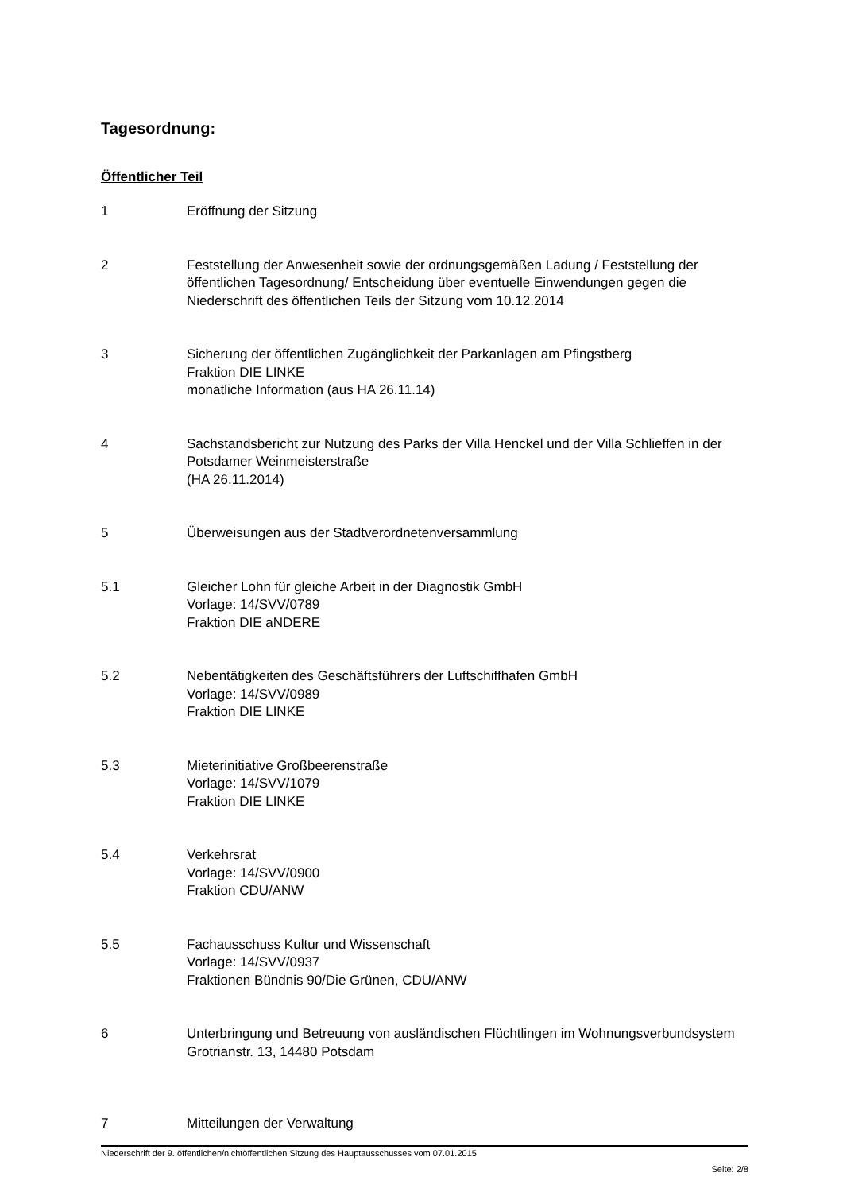Tagesordnung:
Öffentlicher Teil
1 Eröffnung der Sitzung
2 Feststellung der Anwesenheit sowie der ordnungsgemäßen Ladung / Feststellung der öffentlichen Tagesordnung/ Entscheidung über eventuelle Einwendungen gegen die Niederschrift des öffentlichen Teils der Sitzung vom 10.12.2014
3 Sicherung der öffentlichen Zugänglichkeit der Parkanlagen am Pfingstberg
Fraktion DIE LINKE
monatliche Information (aus HA 26.11.14)
4 Sachstandsbericht zur Nutzung des Parks der Villa Henckel und der Villa Schlieffen in der Potsdamer Weinmeisterstraße
(HA 26.11.2014)
5 Überweisungen aus der Stadtverordnetenversammlung
5.1 Gleicher Lohn für gleiche Arbeit in der Diagnostik GmbH
Vorlage: 14/SVV/0789
Fraktion DIE aNDERE
5.2 Nebentätigkeiten des Geschäftsführers der Luftschiffhafen GmbH
Vorlage: 14/SVV/0989
Fraktion DIE LINKE
5.3 Mieterinitiative Großbeerenstraße
Vorlage: 14/SVV/1079
Fraktion DIE LINKE
5.4 Verkehrsrat
Vorlage: 14/SVV/0900
Fraktion CDU/ANW
5.5 Fachausschuss Kultur und Wissenschaft
Vorlage: 14/SVV/0937
Fraktionen Bündnis 90/Die Grünen, CDU/ANW
6 Unterbringung und Betreuung von ausländischen Flüchtlingen im Wohnungsverbundsystem Grotrianstr. 13, 14480 Potsdam
7 Mitteilungen der Verwaltung
Niederschrift der 9. öffentlichen/nichtöffentlichen Sitzung des Hauptausschusses vom 07.01.2015
Seite: 2/8